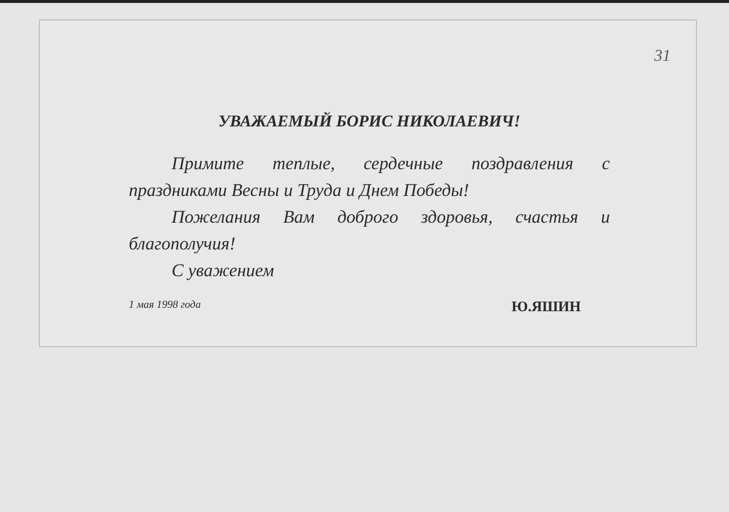31
УВАЖАЕМЫЙ БОРИС НИКОЛАЕВИЧ!
Примите теплые, сердечные поздравления с праздниками Весны и Труда и Днем Победы!
Пожелания Вам доброго здоровья, счастья и благополучия!
С уважением
1 мая 1998 года Ю.ЯШИН